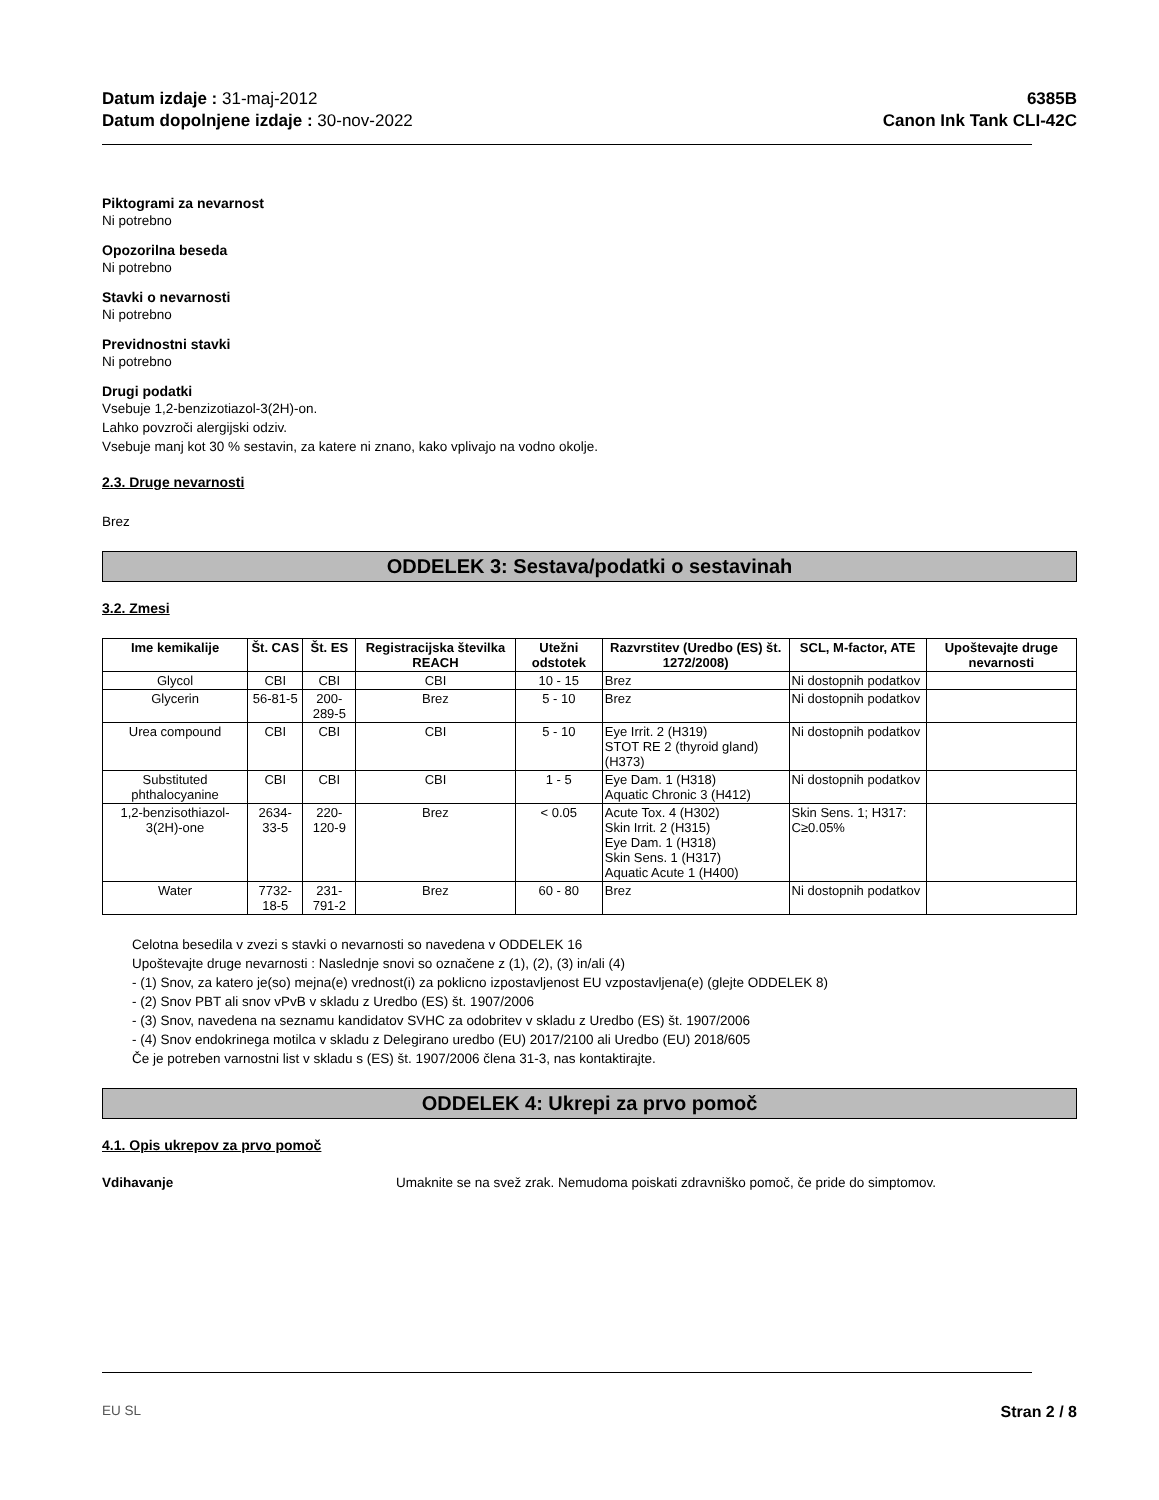Datum izdaje : 31-maj-2012
Datum dopolnjene izdaje : 30-nov-2022
6385B
Canon Ink Tank CLI-42C
Piktogrami za nevarnost
Ni potrebno
Opozorilna beseda
Ni potrebno
Stavki o nevarnosti
Ni potrebno
Previdnostni stavki
Ni potrebno
Drugi podatki
Vsebuje 1,2-benzizotiazol-3(2H)-on.
Lahko povzroči alergijski odziv.
Vsebuje manj kot 30 % sestavin, za katere ni znano, kako vplivajo na vodno okolje.
2.3. Druge nevarnosti
Brez
ODDELEK 3: Sestava/podatki o sestavinah
3.2. Zmesi
| Ime kemikalije | Št. CAS | Št. ES | Registracijska številka REACH | Utežni odstotek | Razvrstitev (Uredbo (ES) št. 1272/2008) | SCL, M-factor, ATE | Upoštevajte druge nevarnosti |
| --- | --- | --- | --- | --- | --- | --- | --- |
| Glycol | CBI | CBI | CBI | 10 - 15 | Brez | Ni dostopnih podatkov | |
| Glycerin | 56-81-5 | 200-289-5 | Brez | 5 - 10 | Brez | Ni dostopnih podatkov | |
| Urea compound | CBI | CBI | CBI | 5 - 10 | Eye Irrit. 2 (H319) STOT RE 2 (thyroid gland) (H373) | Ni dostopnih podatkov | |
| Substituted phthalocyanine | CBI | CBI | CBI | 1 - 5 | Eye Dam. 1 (H318) Aquatic Chronic 3 (H412) | Ni dostopnih podatkov | |
| 1,2-benzisothiazol-3(2H)-one | 2634-33-5 | 220-120-9 | Brez | < 0.05 | Acute Tox. 4 (H302) Skin Irrit. 2 (H315) Eye Dam. 1 (H318) Skin Sens. 1 (H317) Aquatic Acute 1 (H400) | Skin Sens. 1; H317: C≥0.05% | |
| Water | 7732-18-5 | 231-791-2 | Brez | 60 - 80 | Brez | Ni dostopnih podatkov | |
Celotna besedila v zvezi s stavki o nevarnosti so navedena v ODDELEK 16
Upoštevajte druge nevarnosti : Naslednje snovi so označene z (1), (2), (3) in/ali (4)
- (1) Snov, za katero je(so) mejna(e) vrednost(i) za poklicno izpostavljenost EU vzpostavljena(e) (glejte ODDELEK 8)
- (2) Snov PBT ali snov vPvB v skladu z Uredbo (ES) št. 1907/2006
- (3) Snov, navedena na seznamu kandidatov SVHC za odobritev v skladu z Uredbo (ES) št. 1907/2006
- (4) Snov endokrinega motilca v skladu z Delegirano uredbo (EU) 2017/2100 ali Uredbo (EU) 2018/605
Če je potreben varnostni list v skladu s (ES) št. 1907/2006 člena 31-3, nas kontaktirajte.
ODDELEK 4: Ukrepi za prvo pomoč
4.1. Opis ukrepov za prvo pomoč
Vdihavanje Umaknite se na svež zrak. Nemudoma poiskati zdravniško pomoč, če pride do simptomov.
EU SL Stran 2 / 8